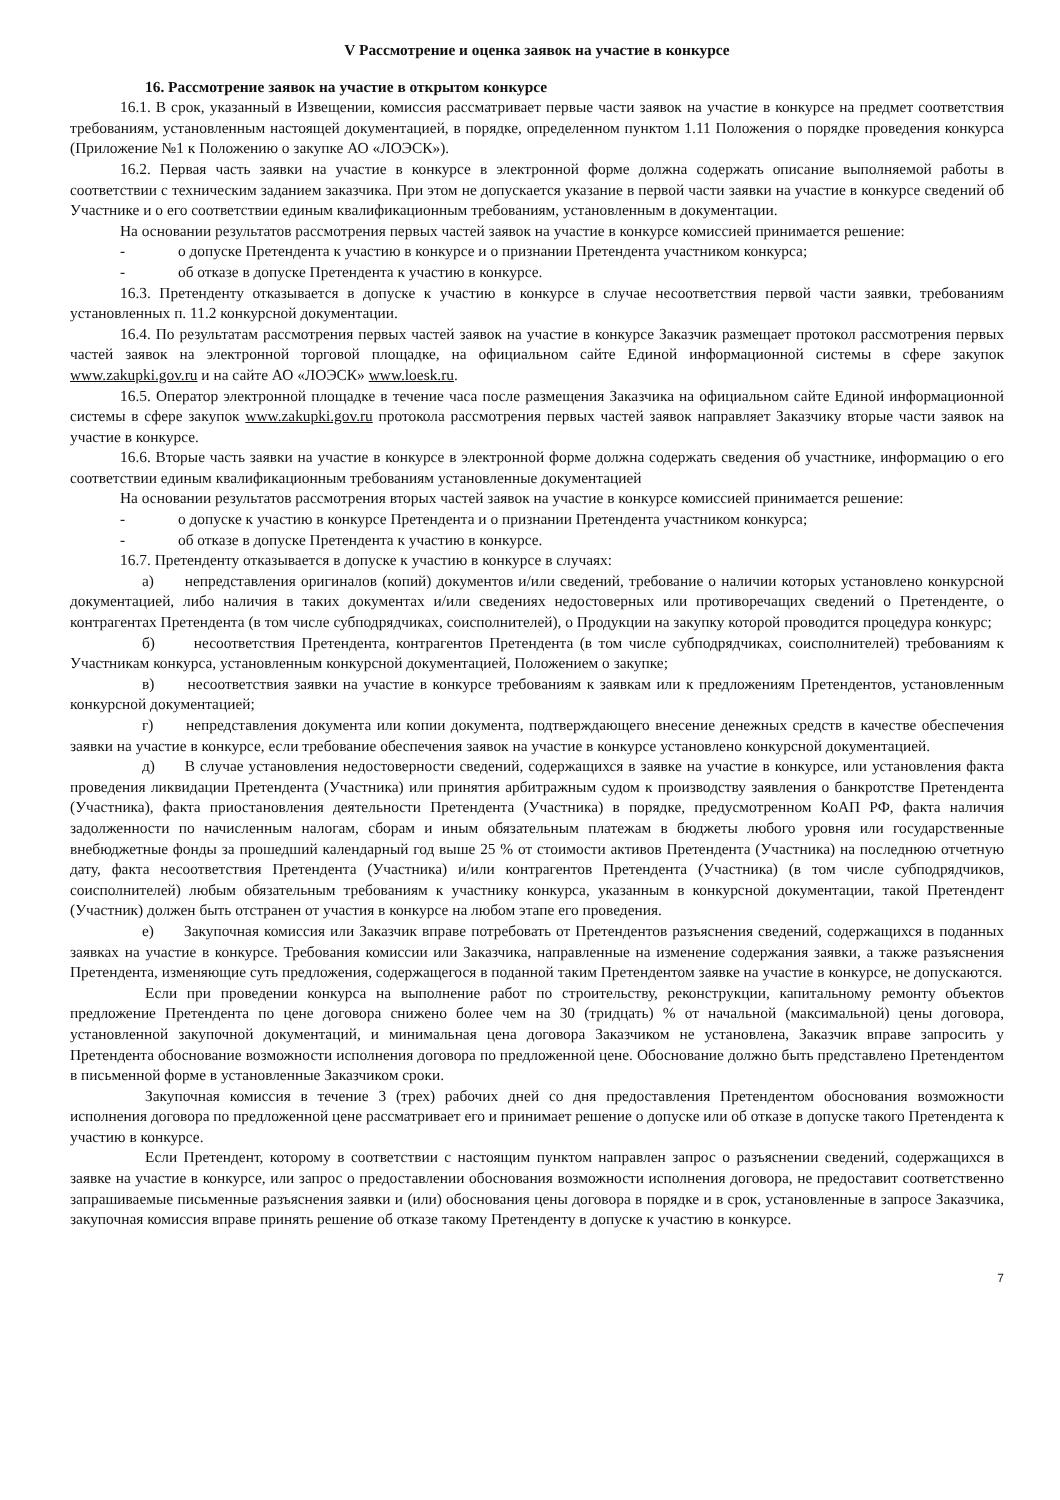V Рассмотрение и оценка заявок на участие в конкурсе
16. Рассмотрение заявок на участие в открытом конкурсе
16.1. В срок, указанный в Извещении, комиссия рассматривает первые части заявок на участие в конкурсе на предмет соответствия требованиям, установленным настоящей документацией, в порядке, определенном пунктом 1.11 Положения о порядке проведения конкурса (Приложение №1 к Положению о закупке АО «ЛОЭСК»).
16.2. Первая часть заявки на участие в конкурсе в электронной форме должна содержать описание выполняемой работы в соответствии с техническим заданием заказчика. При этом не допускается указание в первой части заявки на участие в конкурсе сведений об Участнике и о его соответствии единым квалификационным требованиям, установленным в документации.
На основании результатов рассмотрения первых частей заявок на участие в конкурсе комиссией принимается решение:
- о допуске Претендента к участию в конкурсе и о признании Претендента участником конкурса;
- об отказе в допуске Претендента к участию в конкурсе.
16.3. Претенденту отказывается в допуске к участию в конкурсе в случае несоответствия первой части заявки, требованиям установленных п. 11.2 конкурсной документации.
16.4. По результатам рассмотрения первых частей заявок на участие в конкурсе Заказчик размещает протокол рассмотрения первых частей заявок на электронной торговой площадке, на официальном сайте Единой информационной системы в сфере закупок www.zakupki.gov.ru и на сайте АО «ЛОЭСК» www.loesk.ru.
16.5. Оператор электронной площадке в течение часа после размещения Заказчика на официальном сайте Единой информационной системы в сфере закупок www.zakupki.gov.ru протокола рассмотрения первых частей заявок направляет Заказчику вторые части заявок на участие в конкурсе.
16.6. Вторые часть заявки на участие в конкурсе в электронной форме должна содержать сведения об участнике, информацию о его соответствии единым квалификационным требованиям установленные документацией
На основании результатов рассмотрения вторых частей заявок на участие в конкурсе комиссией принимается решение:
- о допуске к участию в конкурсе Претендента и о признании Претендента участником конкурса;
- об отказе в допуске Претендента к участию в конкурсе.
16.7. Претенденту отказывается в допуске к участию в конкурсе в случаях:
а) непредставления оригиналов (копий) документов и/или сведений, требование о наличии которых установлено конкурсной документацией, либо наличия в таких документах и/или сведениях недостоверных или противоречащих сведений о Претенденте, о контрагентах Претендента (в том числе субподрядчиках, соисполнителей), о Продукции на закупку которой проводится процедура конкурс;
б) несоответствия Претендента, контрагентов Претендента (в том числе субподрядчиках, соисполнителей) требованиям к Участникам конкурса, установленным конкурсной документацией, Положением о закупке;
в) несоответствия заявки на участие в конкурсе требованиям к заявкам или к предложениям Претендентов, установленным конкурсной документацией;
г) непредставления документа или копии документа, подтверждающего внесение денежных средств в качестве обеспечения заявки на участие в конкурсе, если требование обеспечения заявок на участие в конкурсе установлено конкурсной документацией.
д) В случае установления недостоверности сведений, содержащихся в заявке на участие в конкурсе, или установления факта проведения ликвидации Претендента (Участника) или принятия арбитражным судом к производству заявления о банкротстве Претендента (Участника), факта приостановления деятельности Претендента (Участника) в порядке, предусмотренном КоАП РФ, факта наличия задолженности по начисленным налогам, сборам и иным обязательным платежам в бюджеты любого уровня или государственные внебюджетные фонды за прошедший календарный год выше 25 % от стоимости активов Претендента (Участника) на последнюю отчетную дату, факта несоответствия Претендента (Участника) и/или контрагентов Претендента (Участника) (в том числе субподрядчиков, соисполнителей) любым обязательным требованиям к участнику конкурса, указанным в конкурсной документации, такой Претендент (Участник) должен быть отстранен от участия в конкурсе на любом этапе его проведения.
е) Закупочная комиссия или Заказчик вправе потребовать от Претендентов разъяснения сведений, содержащихся в поданных заявках на участие в конкурсе. Требования комиссии или Заказчика, направленные на изменение содержания заявки, а также разъяснения Претендента, изменяющие суть предложения, содержащегося в поданной таким Претендентом заявке на участие в конкурсе, не допускаются.
Если при проведении конкурса на выполнение работ по строительству, реконструкции, капитальному ремонту объектов предложение Претендента по цене договора снижено более чем на 30 (тридцать) % от начальной (максимальной) цены договора, установленной закупочной документаций, и минимальная цена договора Заказчиком не установлена, Заказчик вправе запросить у Претендента обоснование возможности исполнения договора по предложенной цене. Обоснование должно быть представлено Претендентом в письменной форме в установленные Заказчиком сроки.
Закупочная комиссия в течение 3 (трех) рабочих дней со дня предоставления Претендентом обоснования возможности исполнения договора по предложенной цене рассматривает его и принимает решение о допуске или об отказе в допуске такого Претендента к участию в конкурсе.
Если Претендент, которому в соответствии с настоящим пунктом направлен запрос о разъяснении сведений, содержащихся в заявке на участие в конкурсе, или запрос о предоставлении обоснования возможности исполнения договора, не предоставит соответственно запрашиваемые письменные разъяснения заявки и (или) обоснования цены договора в порядке и в срок, установленные в запросе Заказчика, закупочная комиссия вправе принять решение об отказе такому Претенденту в допуске к участию в конкурсе.
7